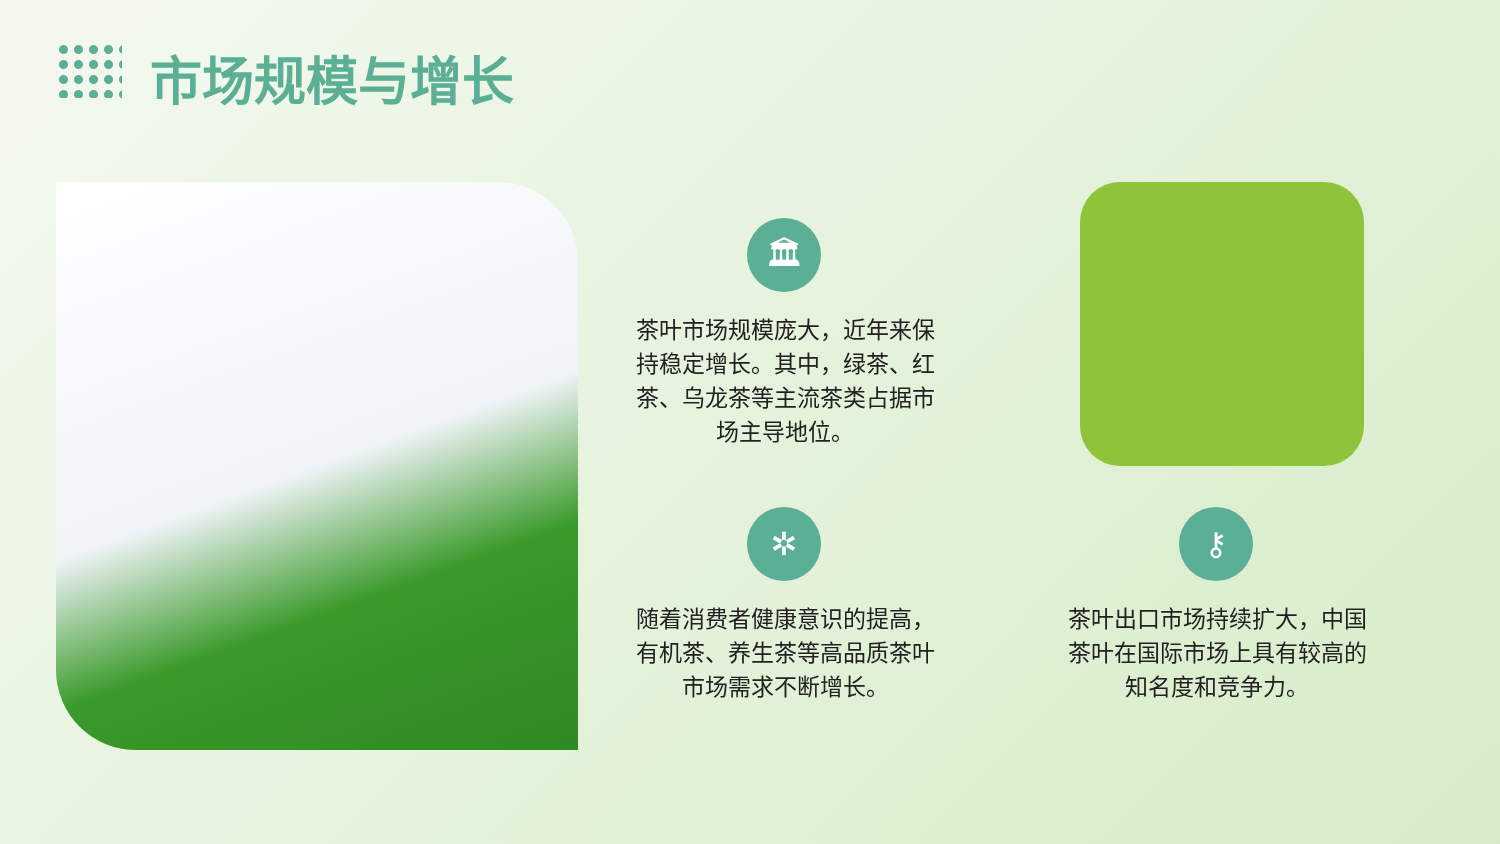市场规模与增长
🏛
茶叶市场规模庞大，近年来保持稳定增长。其中，绿茶、红茶、乌龙茶等主流茶类占据市场主导地位。
✲
随着消费者健康意识的提高，有机茶、养生茶等高品质茶叶市场需求不断增长。
⚷
茶叶出口市场持续扩大，中国茶叶在国际市场上具有较高的知名度和竞争力。